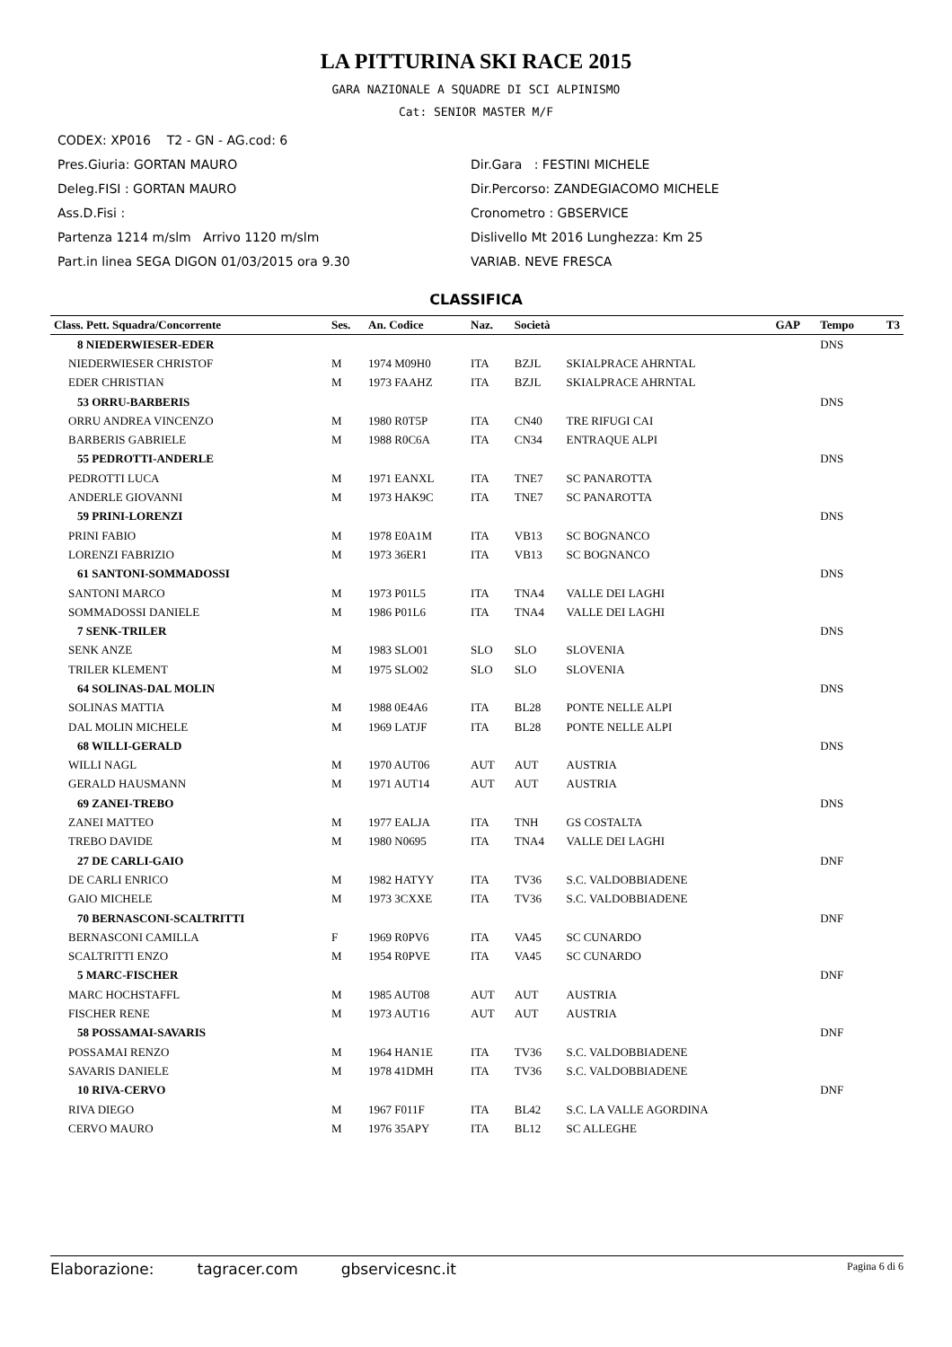LA PITTURINA SKI RACE 2015
GARA NAZIONALE A SQUADRE DI SCI ALPINISMO
Cat: SENIOR MASTER M/F
CODEX: XP016 T2 - GN - AG.cod: 6
Pres.Giuria: GORTAN MAURO Dir.Gara : FESTINI MICHELE
Deleg.FISI : GORTAN MAURO Dir.Percorso: ZANDEGIACOMO MICHELE
Ass.D.Fisi : Cronometro : GBSERVICE
Partenza 1214 m/slm Arrivo 1120 m/slm Dislivello Mt 2016 Lunghezza: Km 25
Part.in linea SEGA DIGON 01/03/2015 ora 9.30 VARIAB. NEVE FRESCA
CLASSIFICA
| Class. Pett. Squadra/Concorrente | Ses. | An. Codice | Naz. | Società | | GAP | Tempo | T3 |
| --- | --- | --- | --- | --- | --- | --- | --- | --- |
| 8 NIEDERWIESER-EDER | | | | | | | DNS | |
| NIEDERWIESER CHRISTOF | M | 1974 M09H0 | ITA | BZJL | SKIALPRACE AHRNTAL | | | |
| EDER CHRISTIAN | M | 1973 FAAHZ | ITA | BZJL | SKIALPRACE AHRNTAL | | | |
| 53 ORRU-BARBERIS | | | | | | | DNS | |
| ORRU ANDREA VINCENZO | M | 1980 R0T5P | ITA | CN40 | TRE RIFUGI CAI | | | |
| BARBERIS GABRIELE | M | 1988 R0C6A | ITA | CN34 | ENTRAQUE ALPI | | | |
| 55 PEDROTTI-ANDERLE | | | | | | | DNS | |
| PEDROTTI LUCA | M | 1971 EANXL | ITA | TNE7 | SC PANAROTTA | | | |
| ANDERLE GIOVANNI | M | 1973 HAK9C | ITA | TNE7 | SC PANAROTTA | | | |
| 59 PRINI-LORENZI | | | | | | | DNS | |
| PRINI FABIO | M | 1978 E0A1M | ITA | VB13 | SC BOGNANCO | | | |
| LORENZI FABRIZIO | M | 1973 36ER1 | ITA | VB13 | SC BOGNANCO | | | |
| 61 SANTONI-SOMMADOSSI | | | | | | | DNS | |
| SANTONI MARCO | M | 1973 P01L5 | ITA | TNA4 | VALLE DEI LAGHI | | | |
| SOMMADOSSI DANIELE | M | 1986 P01L6 | ITA | TNA4 | VALLE DEI LAGHI | | | |
| 7 SENK-TRILER | | | | | | | DNS | |
| SENK ANZE | M | 1983 SLO01 | SLO | SLO | SLOVENIA | | | |
| TRILER KLEMENT | M | 1975 SLO02 | SLO | SLO | SLOVENIA | | | |
| 64 SOLINAS-DAL MOLIN | | | | | | | DNS | |
| SOLINAS MATTIA | M | 1988 0E4A6 | ITA | BL28 | PONTE NELLE ALPI | | | |
| DAL MOLIN MICHELE | M | 1969 LATJF | ITA | BL28 | PONTE NELLE ALPI | | | |
| 68 WILLI-GERALD | | | | | | | DNS | |
| WILLI NAGL | M | 1970 AUT06 | AUT | AUT | AUSTRIA | | | |
| GERALD HAUSMANN | M | 1971 AUT14 | AUT | AUT | AUSTRIA | | | |
| 69 ZANEI-TREBO | | | | | | | DNS | |
| ZANEI MATTEO | M | 1977 EALJA | ITA | TNH | GS COSTALTA | | | |
| TREBO DAVIDE | M | 1980 N0695 | ITA | TNA4 | VALLE DEI LAGHI | | | |
| 27 DE CARLI-GAIO | | | | | | | DNF | |
| DE CARLI ENRICO | M | 1982 HATYY | ITA | TV36 | S.C. VALDOBBIADENE | | | |
| GAIO MICHELE | M | 1973 3CXXE | ITA | TV36 | S.C. VALDOBBIADENE | | | |
| 70 BERNASCONI-SCALTRITTI | | | | | | | DNF | |
| BERNASCONI CAMILLA | F | 1969 R0PV6 | ITA | VA45 | SC CUNARDO | | | |
| SCALTRITTI ENZO | M | 1954 R0PVE | ITA | VA45 | SC CUNARDO | | | |
| 5 MARC-FISCHER | | | | | | | DNF | |
| MARC HOCHSTAFFL | M | 1985 AUT08 | AUT | AUT | AUSTRIA | | | |
| FISCHER RENE | M | 1973 AUT16 | AUT | AUT | AUSTRIA | | | |
| 58 POSSAMAI-SAVARIS | | | | | | | DNF | |
| POSSAMAI RENZO | M | 1964 HAN1E | ITA | TV36 | S.C. VALDOBBIADENE | | | |
| SAVARIS DANIELE | M | 1978 41DMH | ITA | TV36 | S.C. VALDOBBIADENE | | | |
| 10 RIVA-CERVO | | | | | | | DNF | |
| RIVA DIEGO | M | 1967 F011F | ITA | BL42 | S.C. LA VALLE AGORDINA | | | |
| CERVO MAURO | M | 1976 35APY | ITA | BL12 | SC ALLEGHE | | | |
Elaborazione: tagracer.com gbservicesnc.it Pagina 6 di 6